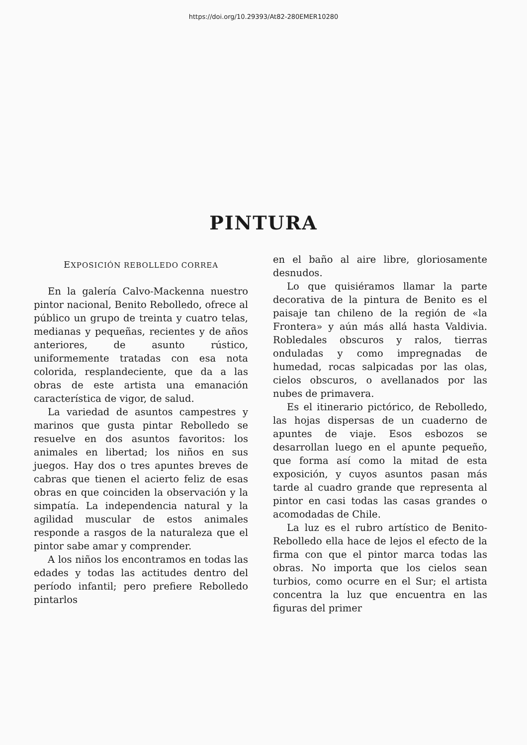https://doi.org/10.29393/At82-280EMER10280
PINTURA
EXPOSICIÓN REBOLLEDO CORREA
En la galería Calvo-Mackenna nuestro pintor nacional, Benito Rebolledo, ofrece al público un grupo de treinta y cuatro telas, medianas y pequeñas, recientes y de años anteriores, de asunto rústico, uniformemente tratadas con esa nota colorida, resplandeciente, que da a las obras de este artista una emanación característica de vigor, de salud.
La variedad de asuntos campestres y marinos que gusta pintar Rebolledo se resuelve en dos asuntos favoritos: los animales en libertad; los niños en sus juegos. Hay dos o tres apuntes breves de cabras que tienen el acierto feliz de esas obras en que coinciden la observación y la simpatía. La independencia natural y la agilidad muscular de estos animales responde a rasgos de la naturaleza que el pintor sabe amar y comprender.
A los niños los encontramos en todas las edades y todas las actitudes dentro del período infantil; pero prefiere Rebolledo pintarlos
en el baño al aire libre, gloriosamente desnudos.
Lo que quisiéramos llamar la parte decorativa de la pintura de Benito es el paisaje tan chileno de la región de «la Frontera» y aún más allá hasta Valdivia. Robledales obscuros y ralos, tierras onduladas y como impregnadas de humedad, rocas salpicadas por las olas, cielos obscuros, o avellanados por las nubes de primavera.
Es el itinerario pictórico, de Rebolledo, las hojas dispersas de un cuaderno de apuntes de viaje. Esos esbozos se desarrollan luego en el apunte pequeño, que forma así como la mitad de esta exposición, y cuyos asuntos pasan más tarde al cuadro grande que representa al pintor en casi todas las casas grandes o acomodadas de Chile.
La luz es el rubro artístico de Benito-Rebolledo ella hace de lejos el efecto de la firma con que el pintor marca todas las obras. No importa que los cielos sean turbios, como ocurre en el Sur; el artista concentra la luz que encuentra en las figuras del primer